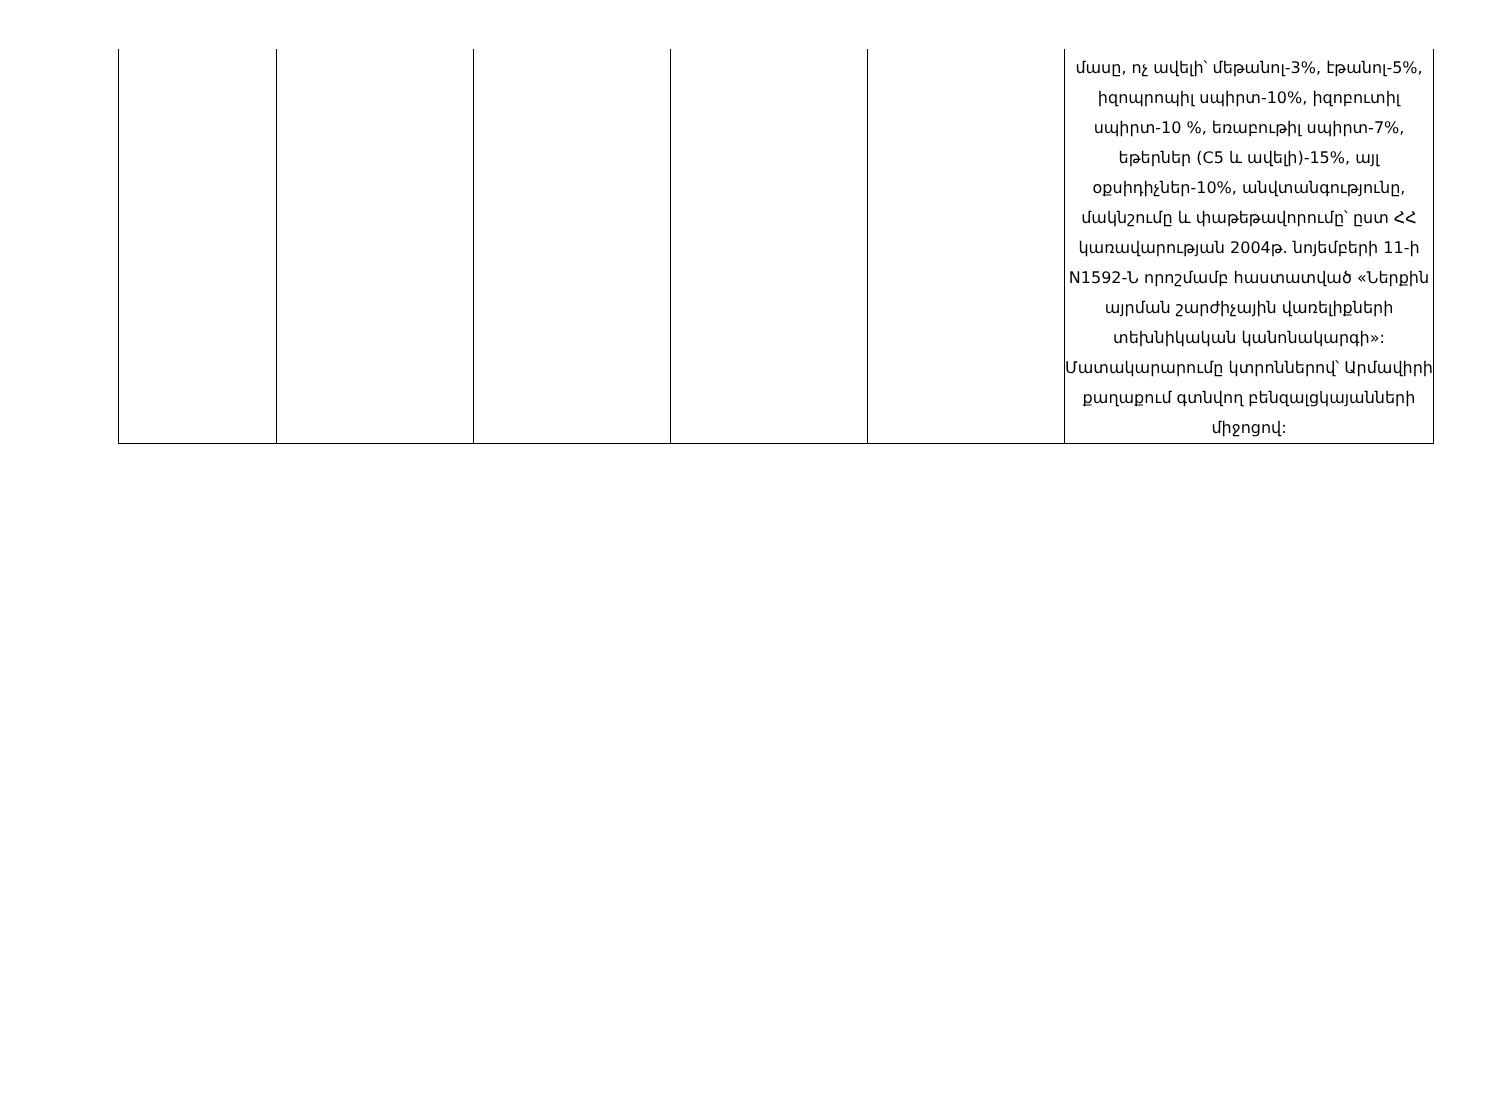| | | | | | մասը, ոչ ավելի՝ մեթանոլ-3%, էթանոլ-5%, իզոպրոպիլ սպիրտ-10%, իզոբուտիլ սպիրտ-10 %, եռաբութիլ սպիրտ-7%, եթերներ (C5 և ավելի)-15%, այլ օքսիդիչներ-10%, անվտանգությունը, մակնշումը և փաթեթավորումը՝ ըստ ՀՀ կառավարության 2004թ. նոյեմբերի 11-ի N1592-Ն որոշմամբ հաստատված «Ներքին այրման շարժիչային վառելիքների տեխնիկական կանոնակարգի»: Մատակարարումը կտրոններով՝ Արմավիրի քաղաքում գտնվող բենզալցկայանների միջոցով: |